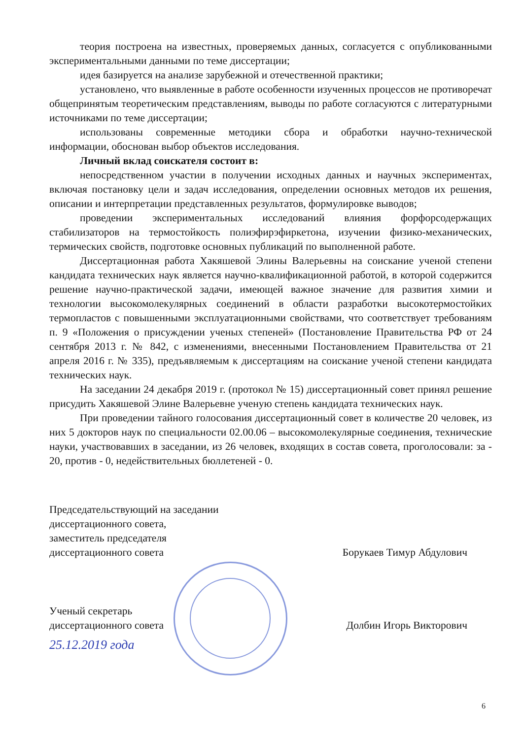теория построена на известных, проверяемых данных, согласуется с опубликованными экспериментальными данными по теме диссертации;
идея базируется на анализе зарубежной и отечественной практики;
установлено, что выявленные в работе особенности изученных процессов не противоречат общепринятым теоретическим представлениям, выводы по работе согласуются с литературными источниками по теме диссертации;
использованы современные методики сбора и обработки научно-технической информации, обоснован выбор объектов исследования.
Личный вклад соискателя состоит в:
непосредственном участии в получении исходных данных и научных экспериментах, включая постановку цели и задач исследования, определении основных методов их решения, описании и интерпретации представленных результатов, формулировке выводов;
проведении экспериментальных исследований влияния форфорсодержащих стабилизаторов на термостойкость полиэфирэфиркетона, изучении физико-механических, термических свойств, подготовке основных публикаций по выполненной работе.
Диссертационная работа Хакяшевой Элины Валерьевны на соискание ученой степени кандидата технических наук является научно-квалификационной работой, в которой содержится решение научно-практической задачи, имеющей важное значение для развития химии и технологии высокомолекулярных соединений в области разработки высокотермостойких термопластов с повышенными эксплуатационными свойствами, что соответствует требованиям п. 9 «Положения о присуждении ученых степеней» (Постановление Правительства РФ от 24 сентября 2013 г. № 842, с изменениями, внесенными Постановлением Правительства от 21 апреля 2016 г. № 335), предъявляемым к диссертациям на соискание ученой степени кандидата технических наук.
На заседании 24 декабря 2019 г. (протокол № 15) диссертационный совет принял решение присудить Хакяшевой Элине Валерьевне ученую степень кандидата технических наук.
При проведении тайного голосования диссертационный совет в количестве 20 человек, из них 5 докторов наук по специальности 02.00.06 – высокомолекулярные соединения, технические науки, участвовавших в заседании, из 26 человек, входящих в состав совета, проголосовали: за - 20, против - 0, недействительных бюллетеней - 0.
Председательствующий на заседании
диссертационного совета,
заместитель председателя
диссертационного совета
Борукаев Тимур Абдулович
Ученый секретарь
диссертационного совета
Долбин Игорь Викторович
25.12.2019 года
6